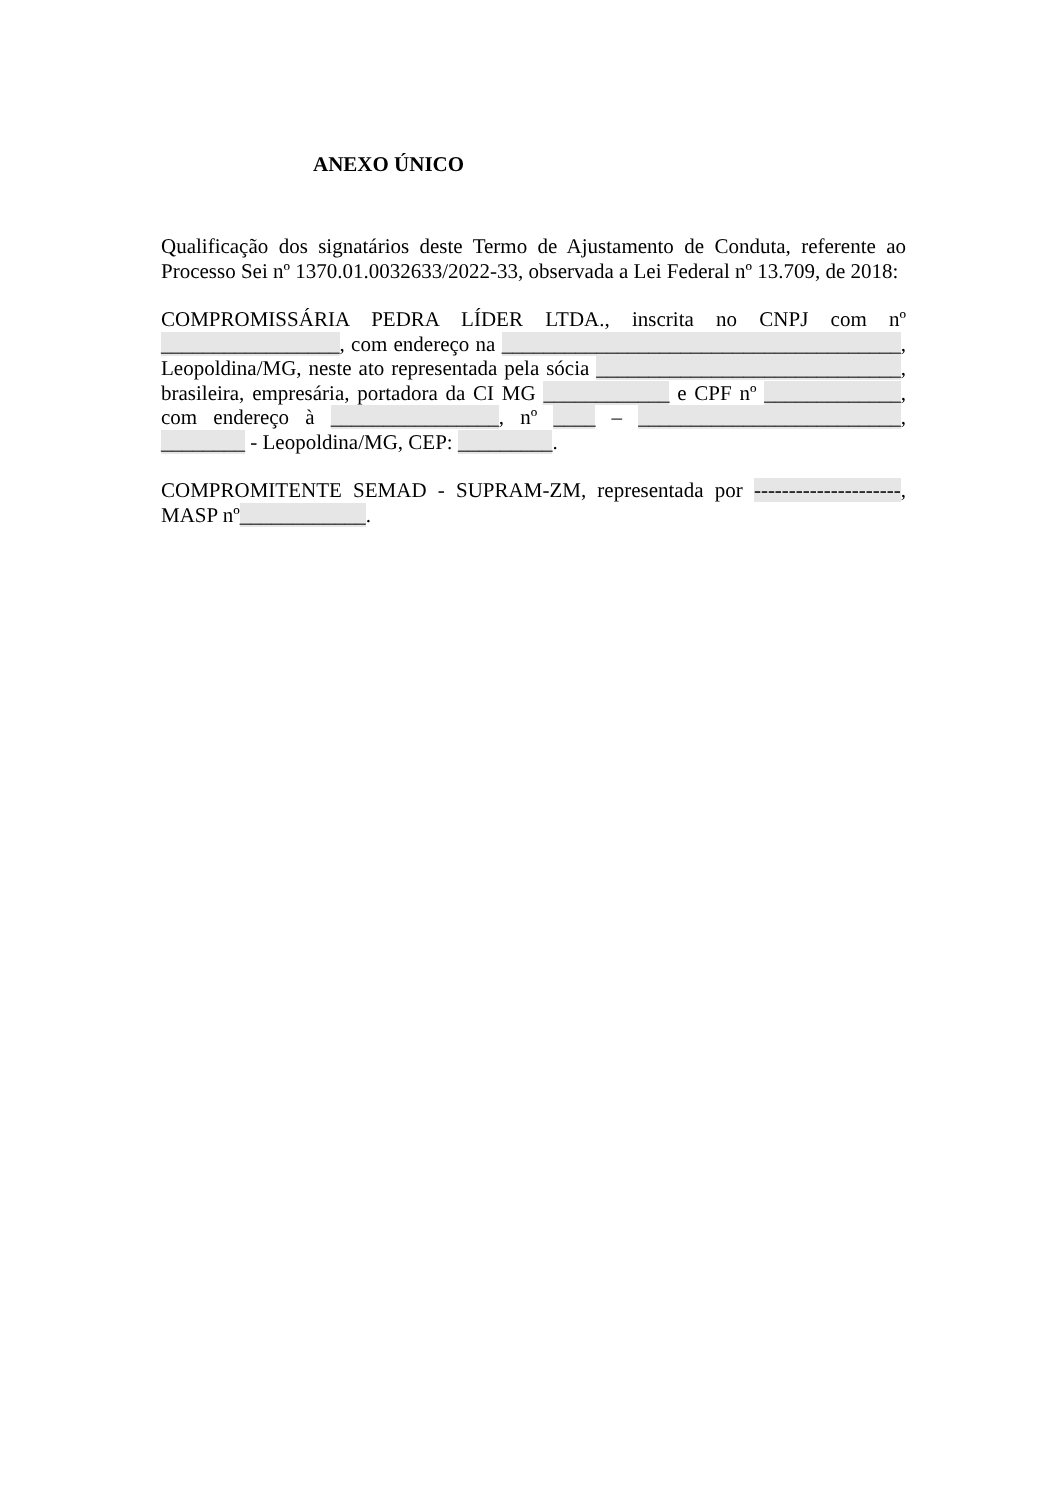ANEXO ÚNICO
Qualificação dos signatários deste Termo de Ajustamento de Conduta, referente ao Processo Sei nº 1370.01.0032633/2022-33, observada a Lei Federal nº 13.709, de 2018:
COMPROMISSÁRIA PEDRA LÍDER LTDA., inscrita no CNPJ com nº _________________, com endereço na ______________________________________, Leopoldina/MG, neste ato representada pela sócia _____________________________, brasileira, empresária, portadora da CI MG ____________ e CPF nº _____________, com endereço à ________________, nº ____ – _________________________, ________ - Leopoldina/MG, CEP: _________.
COMPROMITENTE SEMAD - SUPRAM-ZM, representada por ---------------------, MASP nº____________.